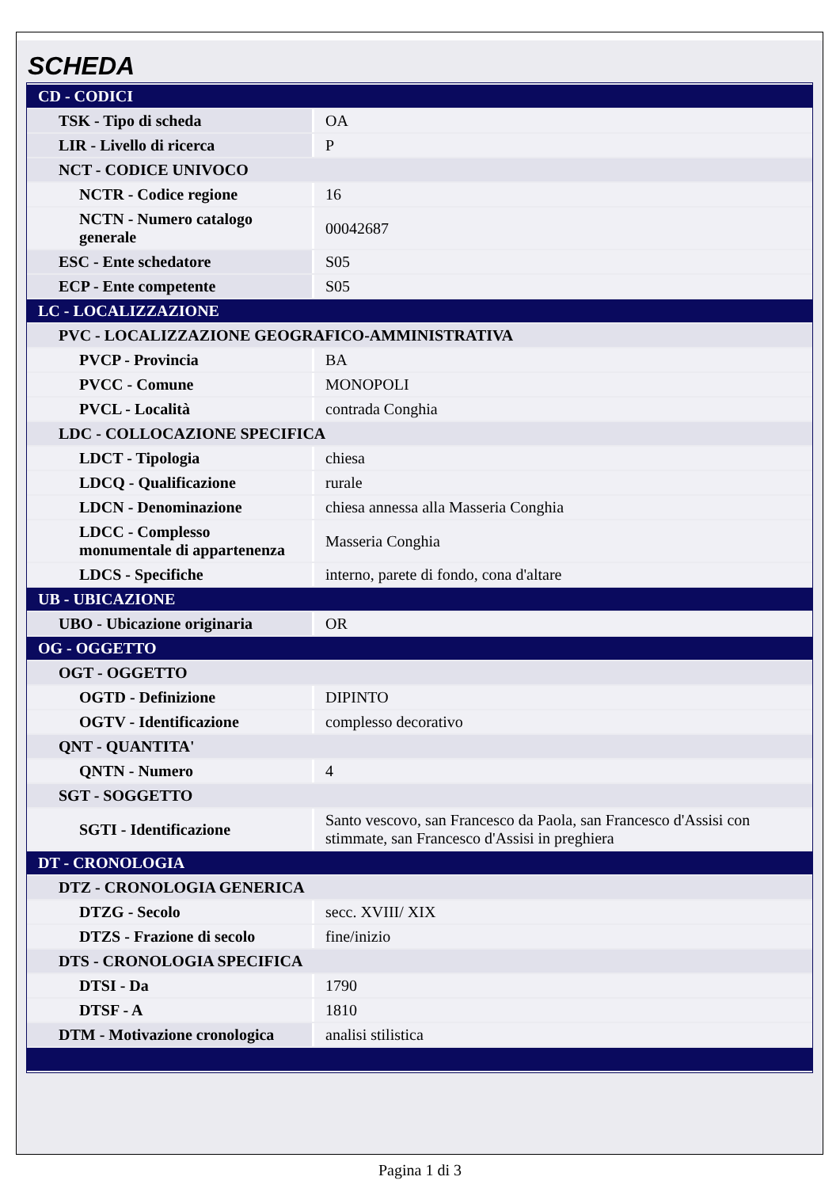SCHEDA
| CD - CODICI | |
| TSK - Tipo di scheda | OA |
| LIR - Livello di ricerca | P |
| NCT - CODICE UNIVOCO | |
| NCTR - Codice regione | 16 |
| NCTN - Numero catalogo generale | 00042687 |
| ESC - Ente schedatore | S05 |
| ECP - Ente competente | S05 |
| LC - LOCALIZZAZIONE | |
| PVC - LOCALIZZAZIONE GEOGRAFICO-AMMINISTRATIVA | |
| PVCP - Provincia | BA |
| PVCC - Comune | MONOPOLI |
| PVCL - Località | contrada Conghia |
| LDC - COLLOCAZIONE SPECIFICA | |
| LDCT - Tipologia | chiesa |
| LDCQ - Qualificazione | rurale |
| LDCN - Denominazione | chiesa annessa alla Masseria Conghia |
| LDCC - Complesso monumentale di appartenenza | Masseria Conghia |
| LDCS - Specifiche | interno, parete di fondo, cona d'altare |
| UB - UBICAZIONE | |
| UBO - Ubicazione originaria | OR |
| OG - OGGETTO | |
| OGT - OGGETTO | |
| OGTD - Definizione | DIPINTO |
| OGTV - Identificazione | complesso decorativo |
| QNT - QUANTITA' | |
| QNTN - Numero | 4 |
| SGT - SOGGETTO | |
| SGTI - Identificazione | Santo vescovo, san Francesco da Paola, san Francesco d'Assisi con stimmate, san Francesco d'Assisi in preghiera |
| DT - CRONOLOGIA | |
| DTZ - CRONOLOGIA GENERICA | |
| DTZG - Secolo | secc. XVIII/ XIX |
| DTZS - Frazione di secolo | fine/inizio |
| DTS - CRONOLOGIA SPECIFICA | |
| DTSI - Da | 1790 |
| DTSF - A | 1810 |
| DTM - Motivazione cronologica | analisi stilistica |
Pagina 1 di 3